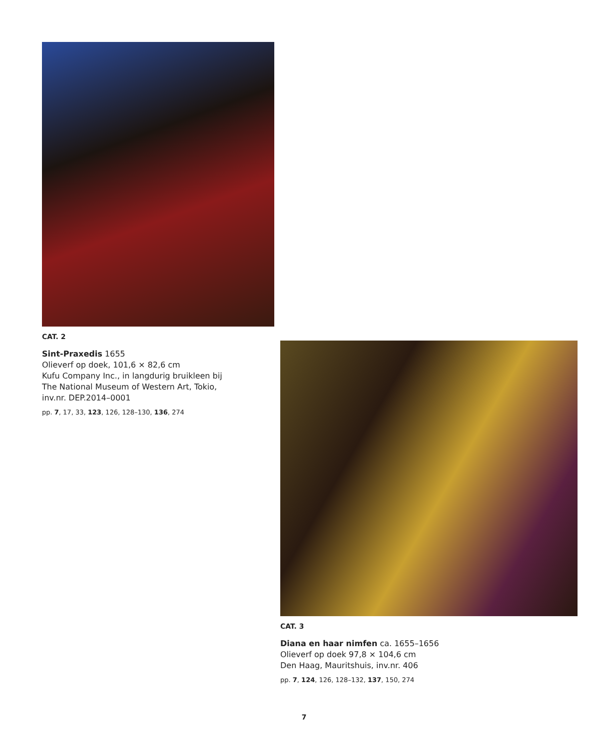CAT. 2
Sint-Praxedis 1655
Olieverf op doek, 101,6 × 82,6 cm
Kufu Company Inc., in langdurig bruikleen bij
The National Museum of Western Art, Tokio,
inv.nr. DEP.2014–0001
pp. 7, 17, 33, 123, 126, 128–130, 136, 274
CAT. 3
Diana en haar nimfen ca. 1655–1656
Olieverf op doek 97,8 × 104,6 cm
Den Haag, Mauritshuis, inv.nr. 406
pp. 7, 124, 126, 128–132, 137, 150, 274
7